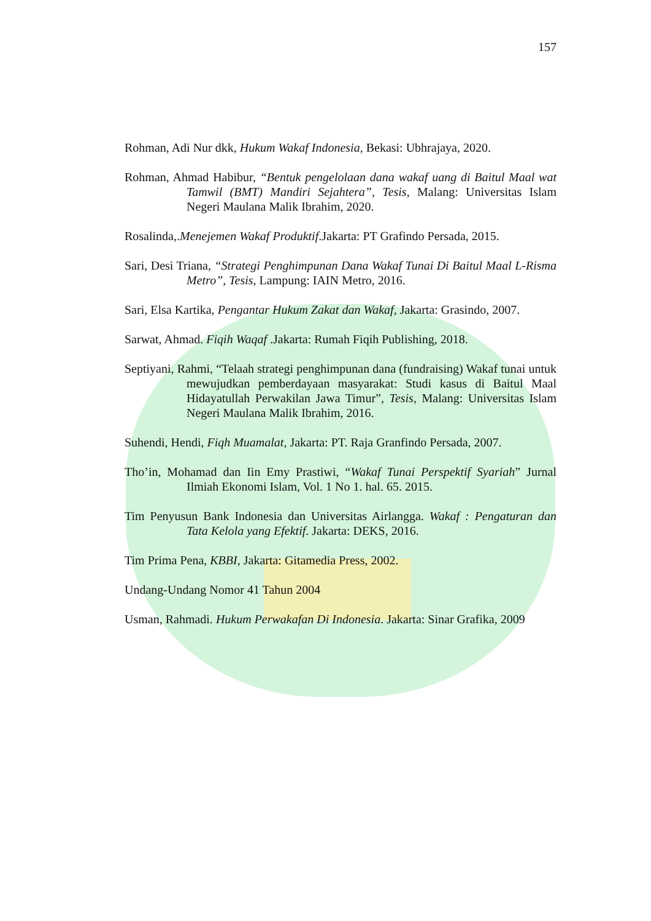157
Rohman, Adi Nur dkk, Hukum Wakaf Indonesia, Bekasi: Ubhrajaya, 2020.
Rohman, Ahmad Habibur, “Bentuk pengelolaan dana wakaf uang di Baitul Maal wat Tamwil (BMT) Mandiri Sejahtera”, Tesis, Malang: Universitas Islam Negeri Maulana Malik Ibrahim, 2020.
Rosalinda,.Menejemen Wakaf Produktif.Jakarta: PT Grafindo Persada, 2015.
Sari, Desi Triana, “Strategi Penghimpunan Dana Wakaf Tunai Di Baitul Maal L-Risma Metro”, Tesis, Lampung: IAIN Metro, 2016.
Sari, Elsa Kartika, Pengantar Hukum Zakat dan Wakaf, Jakarta: Grasindo, 2007.
Sarwat, Ahmad. Fiqih Waqaf .Jakarta: Rumah Fiqih Publishing, 2018.
Septiyani, Rahmi, “Telaah strategi penghimpunan dana (fundraising) Wakaf tunai untuk mewujudkan pemberdayaan masyarakat: Studi kasus di Baitul Maal Hidayatullah Perwakilan Jawa Timur”, Tesis, Malang: Universitas Islam Negeri Maulana Malik Ibrahim, 2016.
Suhendi, Hendi, Fiqh Muamalat, Jakarta: PT. Raja Granfindo Persada, 2007.
Tho’in, Mohamad dan Iin Emy Prastiwi, “Wakaf Tunai Perspektif Syariah” Jurnal Ilmiah Ekonomi Islam, Vol. 1 No 1. hal. 65. 2015.
Tim Penyusun Bank Indonesia dan Universitas Airlangga. Wakaf : Pengaturan dan Tata Kelola yang Efektif. Jakarta: DEKS, 2016.
Tim Prima Pena, KBBI, Jakarta: Gitamedia Press, 2002.
Undang-Undang Nomor 41 Tahun 2004
Usman, Rahmadi. Hukum Perwakafan Di Indonesia. Jakarta: Sinar Grafika, 2009